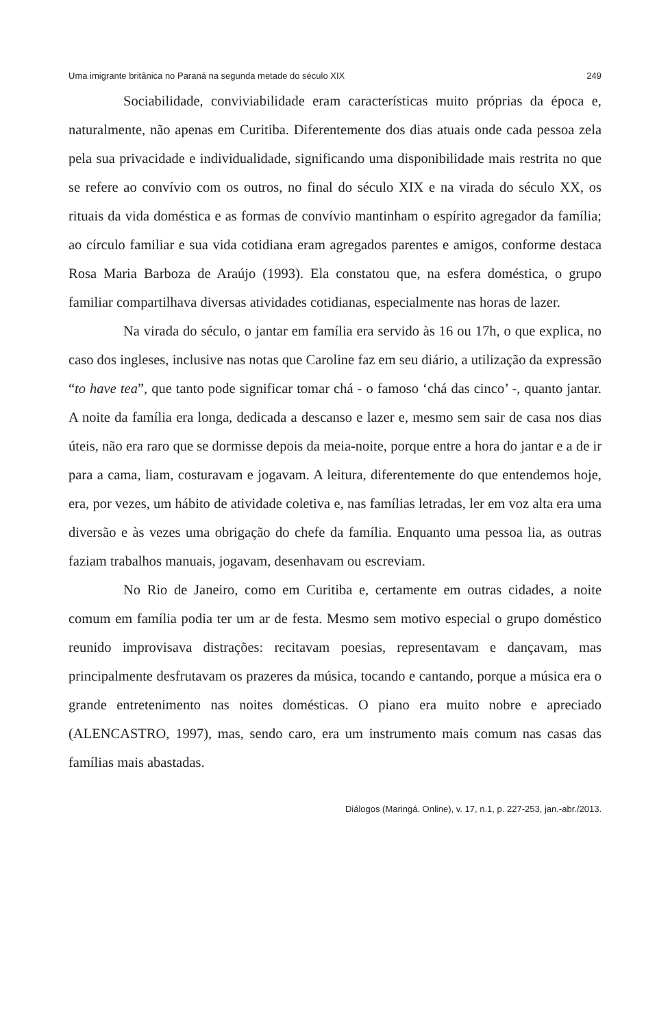Uma imigrante britânica no Paraná na segunda metade do século XIX 249
Sociabilidade, conviviabilidade eram características muito próprias da época e, naturalmente, não apenas em Curitiba. Diferentemente dos dias atuais onde cada pessoa zela pela sua privacidade e individualidade, significando uma disponibilidade mais restrita no que se refere ao convívio com os outros, no final do século XIX e na virada do século XX, os rituais da vida doméstica e as formas de convívio mantinham o espírito agregador da família; ao círculo familiar e sua vida cotidiana eram agregados parentes e amigos, conforme destaca Rosa Maria Barboza de Araújo (1993). Ela constatou que, na esfera doméstica, o grupo familiar compartilhava diversas atividades cotidianas, especialmente nas horas de lazer.
Na virada do século, o jantar em família era servido às 16 ou 17h, o que explica, no caso dos ingleses, inclusive nas notas que Caroline faz em seu diário, a utilização da expressão “to have tea”, que tanto pode significar tomar chá - o famoso ‘chá das cinco’ -, quanto jantar. A noite da família era longa, dedicada a descanso e lazer e, mesmo sem sair de casa nos dias úteis, não era raro que se dormisse depois da meia-noite, porque entre a hora do jantar e a de ir para a cama, liam, costuravam e jogavam. A leitura, diferentemente do que entendemos hoje, era, por vezes, um hábito de atividade coletiva e, nas famílias letradas, ler em voz alta era uma diversão e às vezes uma obrigação do chefe da família. Enquanto uma pessoa lia, as outras faziam trabalhos manuais, jogavam, desenhavam ou escreviam.
No Rio de Janeiro, como em Curitiba e, certamente em outras cidades, a noite comum em família podia ter um ar de festa. Mesmo sem motivo especial o grupo doméstico reunido improvisava distrações: recitavam poesias, representavam e dançavam, mas principalmente desfrutavam os prazeres da música, tocando e cantando, porque a música era o grande entretenimento nas noites domésticas. O piano era muito nobre e apreciado (ALENCASTRO, 1997), mas, sendo caro, era um instrumento mais comum nas casas das famílias mais abastadas.
Diálogos (Maringá. Online), v. 17, n.1, p. 227-253, jan.-abr./2013.